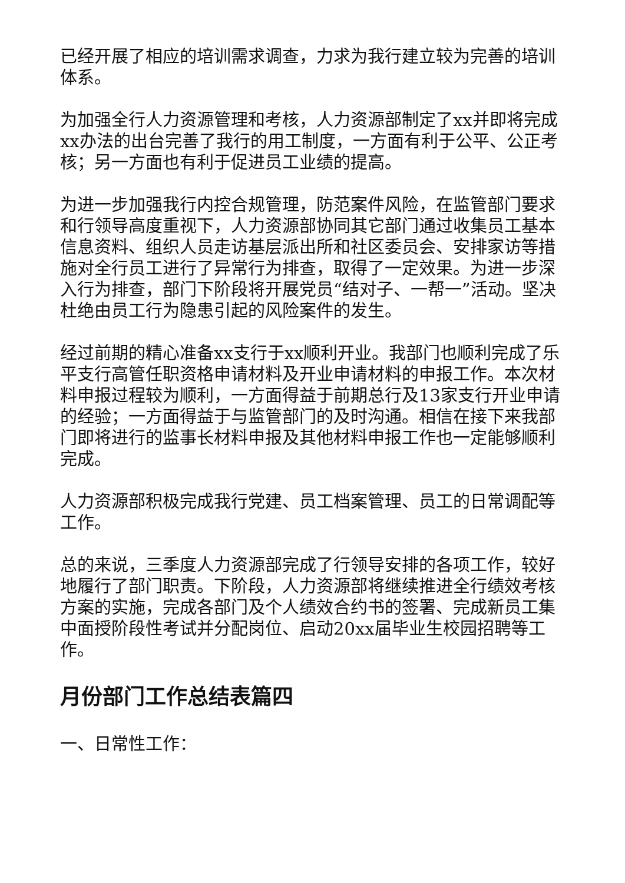已经开展了相应的培训需求调查，力求为我行建立较为完善的培训体系。
为加强全行人力资源管理和考核，人力资源部制定了xx并即将完成xx办法的出台完善了我行的用工制度，一方面有利于公平、公正考核；另一方面也有利于促进员工业绩的提高。
为进一步加强我行内控合规管理，防范案件风险，在监管部门要求和行领导高度重视下，人力资源部协同其它部门通过收集员工基本信息资料、组织人员走访基层派出所和社区委员会、安排家访等措施对全行员工进行了异常行为排查，取得了一定效果。为进一步深入行为排查，部门下阶段将开展党员“结对子、一帮一”活动。坚决杜绝由员工行为隐患引起的风险案件的发生。
经过前期的精心准备xx支行于xx顺利开业。我部门也顺利完成了乐平支行高管任职资格申请材料及开业申请材料的申报工作。本次材料申报过程较为顺利，一方面得益于前期总行及13家支行开业申请的经验；一方面得益于与监管部门的及时沟通。相信在接下来我部门即将进行的监事长材料申报及其他材料申报工作也一定能够顺利完成。
人力资源部积极完成我行党建、员工档案管理、员工的日常调配等工作。
总的来说，三季度人力资源部完成了行领导安排的各项工作，较好地履行了部门职责。下阶段，人力资源部将继续推进全行绩效考核方案的实施，完成各部门及个人绩效合约书的签署、完成新员工集中面授阶段性考试并分配岗位、启动20xx届毕业生校园招聘等工作。
月份部门工作总结表篇四
一、日常性工作：